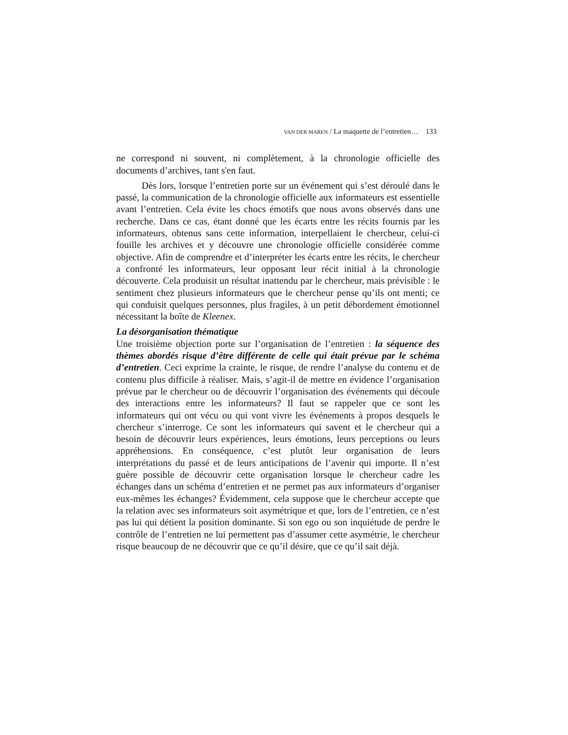VAN DER MAREN / La maquette de l’entretien… 133
ne correspond ni souvent, ni complètement, à la chronologie officielle des documents d’archives, tant s'en faut.
Dès lors, lorsque l’entretien porte sur un événement qui s’est déroulé dans le passé, la communication de la chronologie officielle aux informateurs est essentielle avant l’entretien. Cela évite les chocs émotifs que nous avons observés dans une recherche. Dans ce cas, étant donné que les écarts entre les récits fournis par les informateurs, obtenus sans cette information, interpellaient le chercheur, celui-ci fouille les archives et y découvre une chronologie officielle considérée comme objective. Afin de comprendre et d’interpréter les écarts entre les récits, le chercheur a confronté les informateurs, leur opposant leur récit initial à la chronologie découverte. Cela produisit un résultat inattendu par le chercheur, mais prévisible : le sentiment chez plusieurs informateurs que le chercheur pense qu’ils ont menti; ce qui conduisit quelques personnes, plus fragiles, à un petit débordement émotionnel nécessitant la boîte de Kleenex.
La désorganisation thématique
Une troisième objection porte sur l’organisation de l’entretien : la séquence des thèmes abordés risque d’être différente de celle qui était prévue par le schéma d’entretien. Ceci exprime la crainte, le risque, de rendre l’analyse du contenu et de contenu plus difficile à réaliser. Mais, s’agit-il de mettre en évidence l’organisation prévue par le chercheur ou de découvrir l’organisation des événements qui découle des interactions entre les informateurs? Il faut se rappeler que ce sont les informateurs qui ont vécu ou qui vont vivre les événements à propos desquels le chercheur s’interroge. Ce sont les informateurs qui savent et le chercheur qui a besoin de découvrir leurs expériences, leurs émotions, leurs perceptions ou leurs appréhensions. En conséquence, c’est plutôt leur organisation de leurs interprétations du passé et de leurs anticipations de l’avenir qui importe. Il n’est guère possible de découvrir cette organisation lorsque le chercheur cadre les échanges dans un schéma d’entretien et ne permet pas aux informateurs d’organiser eux-mêmes les échanges? Évidemment, cela suppose que le chercheur accepte que la relation avec ses informateurs soit asymétrique et que, lors de l’entretien, ce n’est pas lui qui détient la position dominante. Si son ego ou son inquiétude de perdre le contrôle de l’entretien ne lui permettent pas d’assumer cette asymétrie, le chercheur risque beaucoup de ne découvrir que ce qu’il désire, que ce qu’il sait déjà.